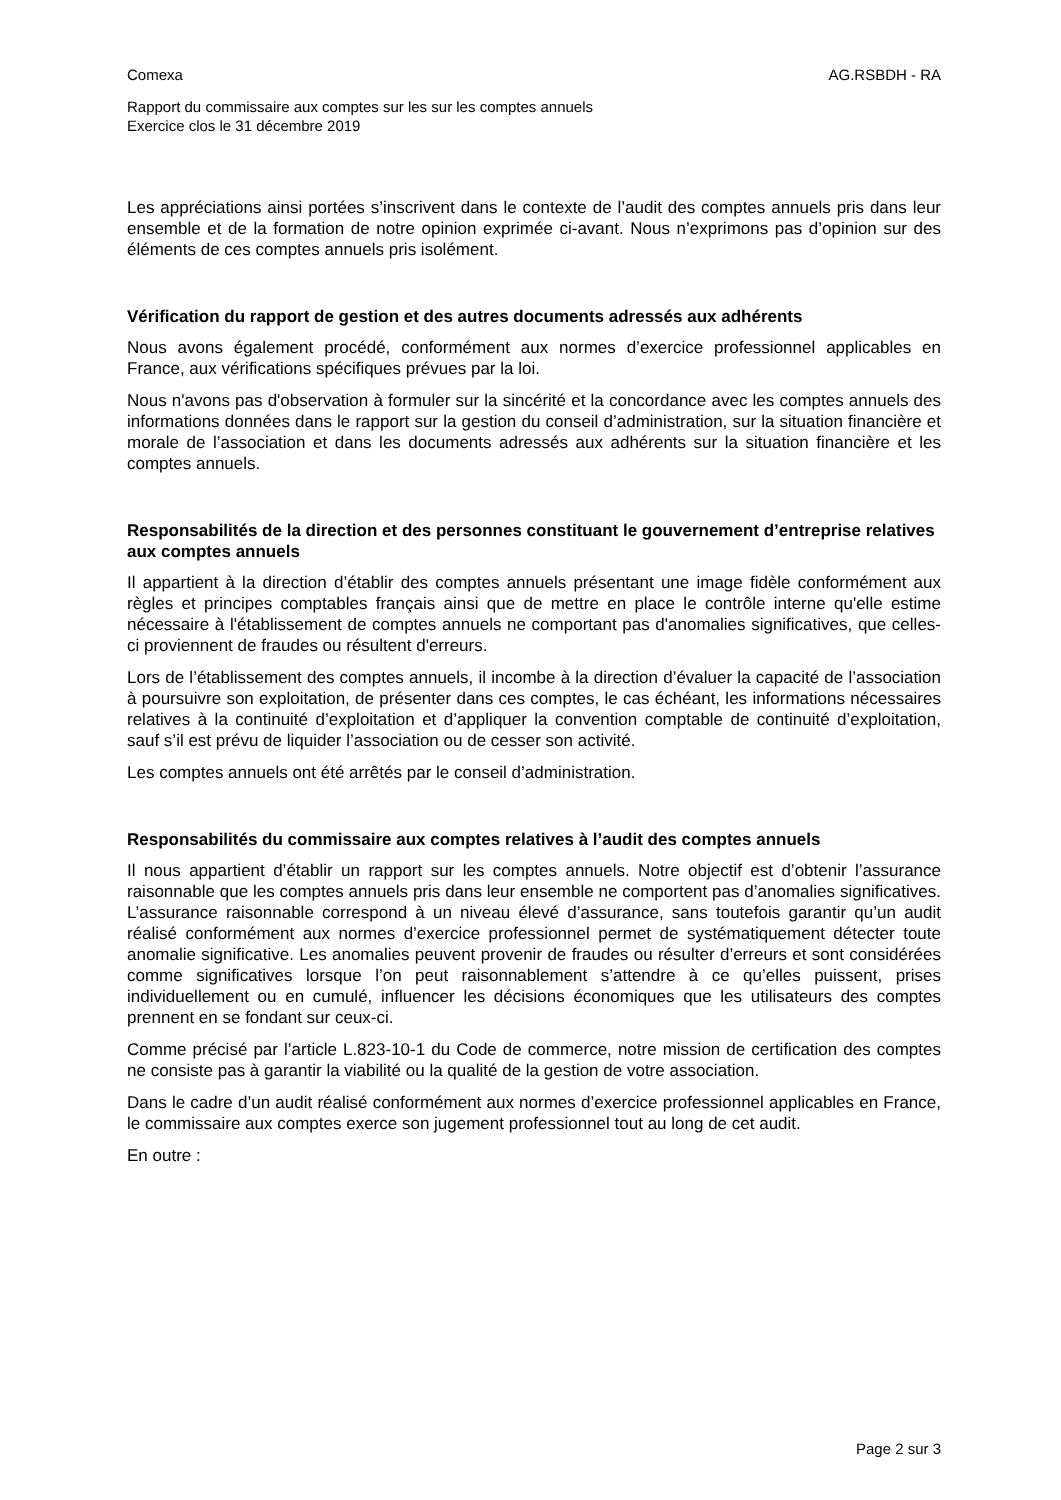Comexa AG.RSBDH - RA
Rapport du commissaire aux comptes sur les sur les comptes annuels
Exercice clos le 31 décembre 2019
Les appréciations ainsi portées s’inscrivent dans le contexte de l’audit des comptes annuels pris dans leur ensemble et de la formation de notre opinion exprimée ci-avant. Nous n’exprimons pas d’opinion sur des éléments de ces comptes annuels pris isolément.
Vérification du rapport de gestion et des autres documents adressés aux adhérents
Nous avons également procédé, conformément aux normes d’exercice professionnel applicables en France, aux vérifications spécifiques prévues par la loi.
Nous n'avons pas d'observation à formuler sur la sincérité et la concordance avec les comptes annuels des informations données dans le rapport sur la gestion du conseil d’administration, sur la situation financière et morale de l’association et dans les documents adressés aux adhérents sur la situation financière et les comptes annuels.
Responsabilités de la direction et des personnes constituant le gouvernement d’entreprise relatives aux comptes annuels
Il appartient à la direction d’établir des comptes annuels présentant une image fidèle conformément aux règles et principes comptables français ainsi que de mettre en place le contrôle interne qu'elle estime nécessaire à l'établissement de comptes annuels ne comportant pas d'anomalies significatives, que celles-ci proviennent de fraudes ou résultent d'erreurs.
Lors de l’établissement des comptes annuels, il incombe à la direction d’évaluer la capacité de l’association à poursuivre son exploitation, de présenter dans ces comptes, le cas échéant, les informations nécessaires relatives à la continuité d’exploitation et d’appliquer la convention comptable de continuité d’exploitation, sauf s’il est prévu de liquider l’association ou de cesser son activité.
Les comptes annuels ont été arrêtés par le conseil d’administration.
Responsabilités du commissaire aux comptes relatives à l’audit des comptes annuels
Il nous appartient d’établir un rapport sur les comptes annuels. Notre objectif est d’obtenir l’assurance raisonnable que les comptes annuels pris dans leur ensemble ne comportent pas d’anomalies significatives. L’assurance raisonnable correspond à un niveau élevé d’assurance, sans toutefois garantir qu’un audit réalisé conformément aux normes d’exercice professionnel permet de systématiquement détecter toute anomalie significative. Les anomalies peuvent provenir de fraudes ou résulter d’erreurs et sont considérées comme significatives lorsque l’on peut raisonnablement s’attendre à ce qu’elles puissent, prises individuellement ou en cumulé, influencer les décisions économiques que les utilisateurs des comptes prennent en se fondant sur ceux-ci.
Comme précisé par l’article L.823-10-1 du Code de commerce, notre mission de certification des comptes ne consiste pas à garantir la viabilité ou la qualité de la gestion de votre association.
Dans le cadre d’un audit réalisé conformément aux normes d’exercice professionnel applicables en France, le commissaire aux comptes exerce son jugement professionnel tout au long de cet audit.
En outre :
Page 2 sur 3